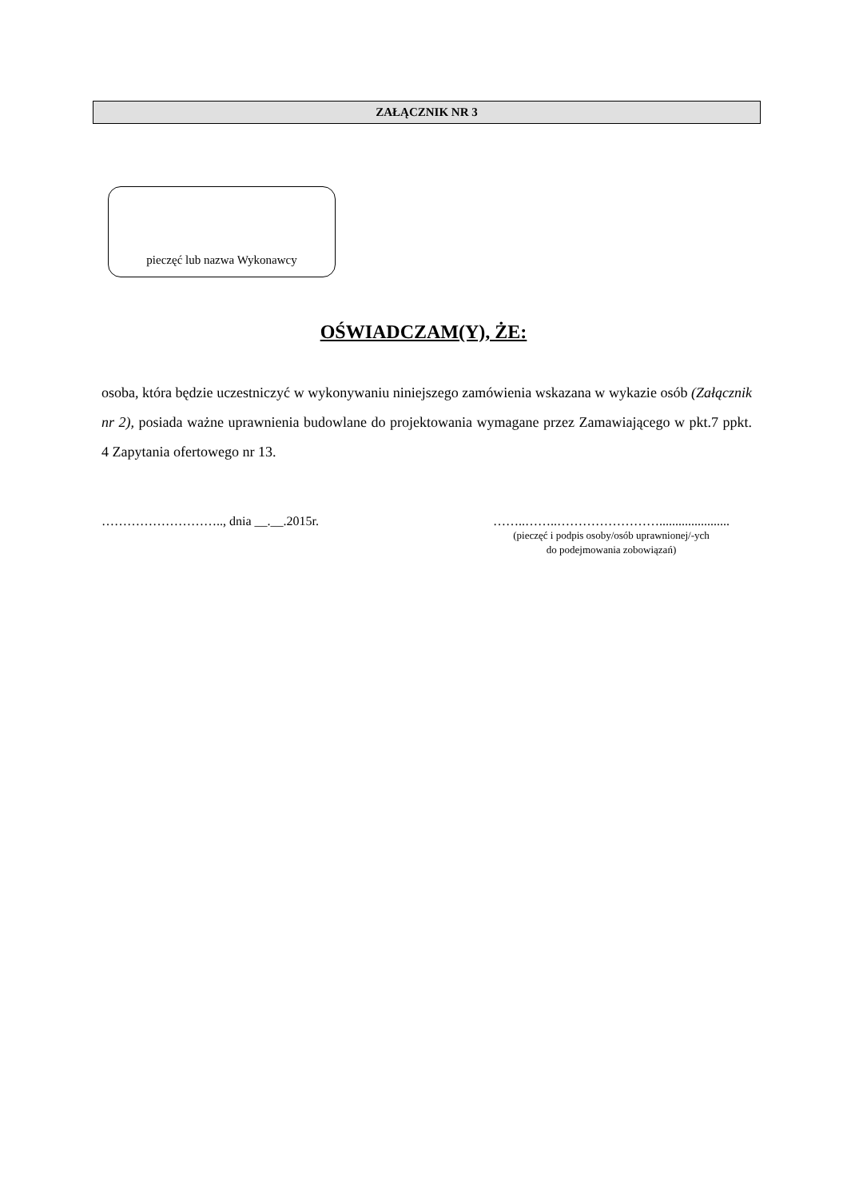ZAŁĄCZNIK NR 3
pieczęć lub nazwa Wykonawcy
OŚWIADCZAM(Y), ŻE:
osoba, która będzie uczestniczyć w wykonywaniu niniejszego zamówienia wskazana w wykazie osób (Załącznik nr 2), posiada ważne uprawnienia budowlane do projektowania wymagane przez Zamawiającego w pkt.7 ppkt. 4 Zapytania ofertowego nr 13.
……………………….., dnia __.__.2015r.
……..……..……………………......................
(pieczęć i podpis osoby/osób uprawnionej/-ych
do podejmowania zobowiązań)